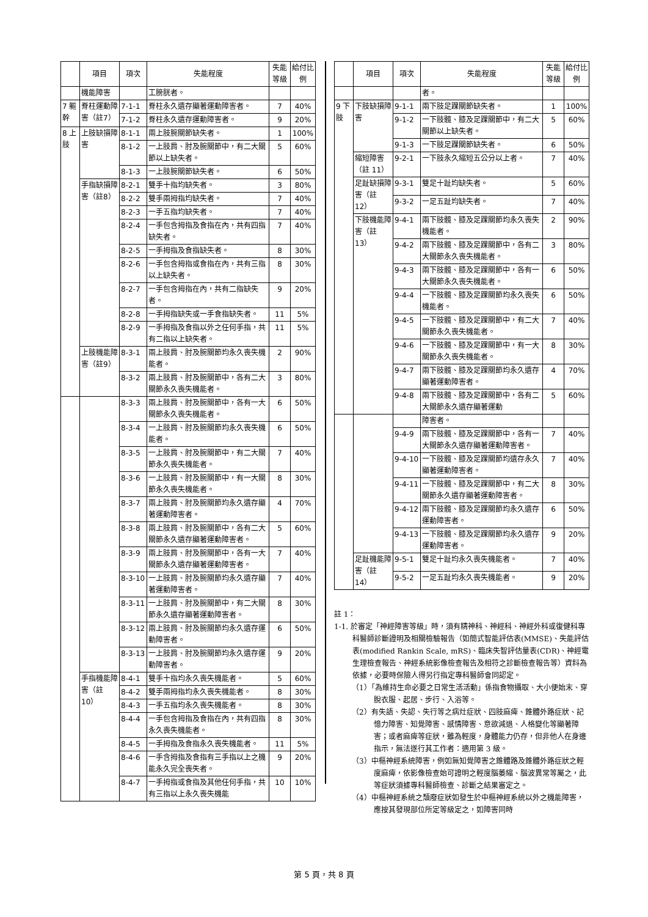| | 項目 | 項次 | 失能程度 | 失能等級 | 給付比例 |
| --- | --- | --- | --- | --- | --- |
| | 機能障害 | | 工膀胱者。 | | |
| 7 軀幹 | 脊柱運動障害（註7） | 7-1-1 | 脊柱永久遺存顯著運動障害者。 | 7 | 40% |
| | | 7-1-2 | 脊柱永久遺存運動障害者。 | 9 | 20% |
| 8 上肢 | 上肢缺損障害 | 8-1-1 | 兩上肢腕關節缺失者。 | 1 | 100% |
| | | 8-1-2 | 一上肢肩、肘及腕關節中，有二大關節以上缺失者。 | 5 | 60% |
| | | 8-1-3 | 一上肢腕關節缺失者。 | 6 | 50% |
| | 手指缺損障害（註8） | 8-2-1 | 雙手十指均缺失者。 | 3 | 80% |
| | | 8-2-2 | 雙手兩拇指均缺失者。 | 7 | 40% |
| | | 8-2-3 | 一手五指均缺失者。 | 7 | 40% |
| | | 8-2-4 | 一手包含拇指及食指在內，共有四指缺失者。 | 7 | 40% |
| | | 8-2-5 | 一手拇指及食指缺失者。 | 8 | 30% |
| | | 8-2-6 | 一手包含拇指或食指在內，共有三指以上缺失者。 | 8 | 30% |
| | | 8-2-7 | 一手包含拇指在內，共有二指缺失者。 | 9 | 20% |
| | | 8-2-8 | 一手拇指缺失或一手食指缺失者。 | 11 | 5% |
| | | 8-2-9 | 一手拇指及食指以外之任何手指，共有二指以上缺失者。 | 11 | 5% |
| | 上肢機能障害（註9） | 8-3-1 | 兩上肢肩、肘及腕關節均永久喪失機能者。 | 2 | 90% |
| | | 8-3-2 | 兩上肢肩、肘及腕關節中，各有二大關節永久喪失機能者。 | 3 | 80% |
| | | 8-3-3 | 兩上肢肩、肘及腕關節中，各有一大關節永久喪失機能者。 | 6 | 50% |
| | | 8-3-4 | 一上肢肩、肘及腕關節均永久喪失機能者。 | 6 | 50% |
| | | 8-3-5 | 一上肢肩、肘及腕關節中，有二大關節永久喪失機能者。 | 7 | 40% |
| | | 8-3-6 | 一上肢肩、肘及腕關節中，有一大關節永久喪失機能者。 | 8 | 30% |
| | | 8-3-7 | 兩上肢肩、肘及腕關節均永久遺存顯著運動障害者。 | 4 | 70% |
| | | 8-3-8 | 兩上肢肩、肘及腕關節中，各有二大關節永久遺存顯著運動障害者。 | 5 | 60% |
| | | 8-3-9 | 兩上肢肩、肘及腕關節中，各有一大關節永久遺存顯著運動障害者。 | 7 | 40% |
| | | 8-3-10 | 一上肢肩、肘及腕關節均永久遺存顯著運動障害者。 | 7 | 40% |
| | | 8-3-11 | 一上肢肩、肘及腕關節中，有二大關節永久遺存顯著運動障害者。 | 8 | 30% |
| | | 8-3-12 | 兩上肢肩、肘及腕關節均永久遺存運動障害者。 | 6 | 50% |
| | | 8-3-13 | 一上肢肩、肘及腕關節均永久遺存運動障害者。 | 9 | 20% |
| | 手指機能障害（註 10） | 8-4-1 | 雙手十指均永久喪失機能者。 | 5 | 60% |
| | | 8-4-2 | 雙手兩拇指均永久喪失機能者。 | 8 | 30% |
| | | 8-4-3 | 一手五指均永久喪失機能者。 | 8 | 30% |
| | | 8-4-4 | 一手包含拇指及食指在內，共有四指永久喪失機能者。 | 8 | 30% |
| | | 8-4-5 | 一手拇指及食指永久喪失機能者。 | 11 | 5% |
| | | 8-4-6 | 一手含拇指及食指有三手指以上之機能永久完全喪失者。 | 9 | 20% |
| | | 8-4-7 | 一手拇指或食指及其他任何手指，共有三指以上永久喪失機能 | 10 | 10% |
| | 項目 | 項次 | 失能程度 | 失能等級 | 給付比例 |
| --- | --- | --- | --- | --- | --- |
| | | | 者。 | | |
| 9 下肢 | 下肢缺損障害 | 9-1-1 | 兩下肢足踝關節缺失者。 | 1 | 100% |
| | | 9-1-2 | 一下肢髖、膝及足踝關節中，有二大關節以上缺失者。 | 5 | 60% |
| | | 9-1-3 | 一下肢足踝關節缺失者。 | 6 | 50% |
| | 縮短障害（註 11） | 9-2-1 | 一下肢永久縮短五公分以上者。 | 7 | 40% |
| | 足趾缺損障害（註 12） | 9-3-1 | 雙足十趾均缺失者。 | 5 | 60% |
| | | 9-3-2 | 一足五趾均缺失者。 | 7 | 40% |
| | 下肢機能障害（註 13） | 9-4-1 | 兩下肢髖、膝及足踝關節均永久喪失機能者。 | 2 | 90% |
| | | 9-4-2 | 兩下肢髖、膝及足踝關節中，各有二大關節永久喪失機能者。 | 3 | 80% |
| | | 9-4-3 | 兩下肢髖、膝及足踝關節中，各有一大關節永久喪失機能者。 | 6 | 50% |
| | | 9-4-4 | 一下肢髖、膝及足踝關節均永久喪失機能者。 | 6 | 50% |
| | | 9-4-5 | 一下肢髖、膝及足踝關節中，有二大關節永久喪失機能者。 | 7 | 40% |
| | | 9-4-6 | 一下肢髖、膝及足踝關節中，有一大關節永久喪失機能者。 | 8 | 30% |
| | | 9-4-7 | 兩下肢髖、膝及足踝關節均永久遺存顯著運動障害者。 | 4 | 70% |
| | | 9-4-8 | 兩下肢髖、膝及足踝關節中，各有二大關節永久遺存顯著運動 | 5 | 60% |
| | | | 障害者。 | | |
| | | 9-4-9 | 兩下肢髖、膝及足踝關節中，各有一大關節永久遺存顯著運動障害者。 | 7 | 40% |
| | | 9-4-10 | 一下肢髖、膝及足踝關節均遺存永久顯著運動障害者。 | 7 | 40% |
| | | 9-4-11 | 一下肢髖、膝及足踝關節中，有二大關節永久遺存顯著運動障害者。 | 8 | 30% |
| | | 9-4-12 | 兩下肢髖、膝及足踝關節均永久遺存運動障害者。 | 6 | 50% |
| | | 9-4-13 | 一下肢髖、膝及足踝關節均永久遺存運動障害者。 | 9 | 20% |
| | 足趾機能障害（註 14） | 9-5-1 | 雙足十趾均永久喪失機能者。 | 7 | 40% |
| | | 9-5-2 | 一足五趾均永久喪失機能者。 | 9 | 20% |
註 1：
1-1. 於審定「神經障害等級」時，須有精神科、神經科、神經外科或復健科專科醫師診斷證明及相關檢驗報告（如簡式智能評估表(MMSE)、失能評估表(modified Rankin Scale, mRS)、臨床失智評估量表(CDR)、神經電生理檢查報告、神經系統影像檢查報告及相符之診斷檢查報告等）資料為依據，必要時保險人得另行指定專科醫師會同認定。
（1）「為維持生命必要之日常生活活動」係指食物攝取、大小便始末、穿脫衣服、起居、步行、入浴等。
（2）有失語、失認、失行等之病灶症狀、四肢麻痺、錐體外路症狀、記憶力障害、知覺障害、感情障害、意欲減退、人格變化等顯著障害；或者麻痺等症狀，雖為輕度，身體能力仍存，但非他人在身邊指示，無法遂行其工作者：適用第 3 級。
（3）中樞神經系統障害，例如無知覺障害之錐體路及錐體外路症狀之輕度麻痺，依影像檢查始可證明之輕度腦萎縮、腦波異常等屬之，此等症狀須據專科醫師檢查、診斷之結果審定之。
（4）中樞神經系統之頹廢症狀如發生於中樞神經系統以外之機能障害，應按其發現部位所定等級定之，如障害同時
第 5 頁，共 8 頁